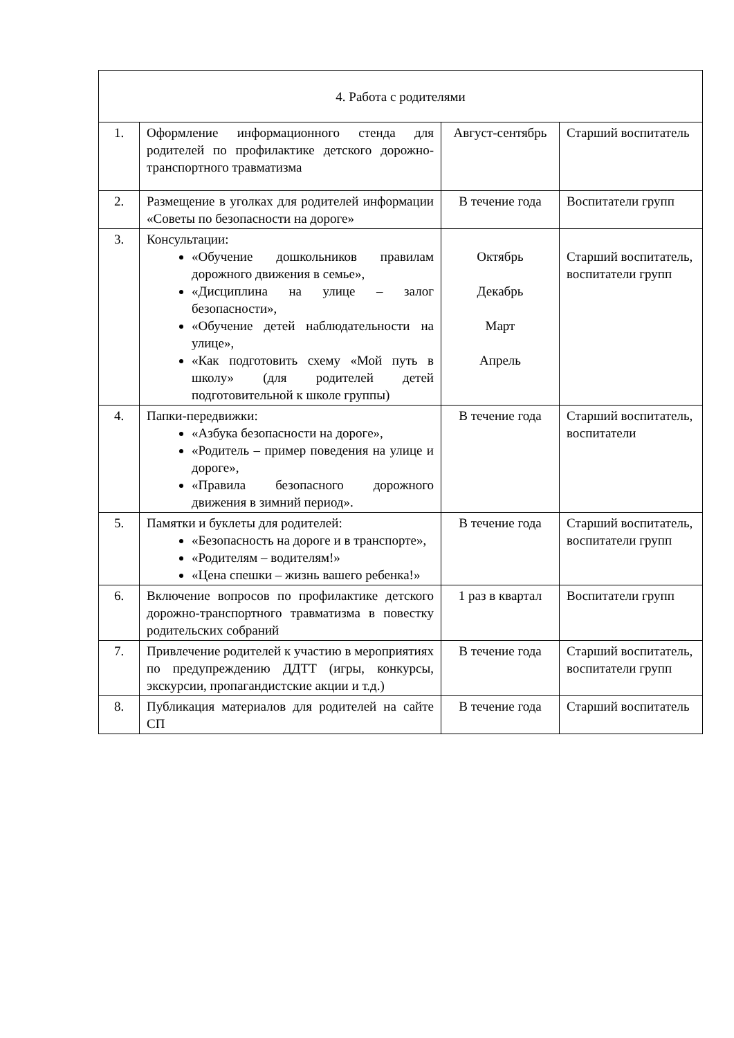| 4. Работа с родителями | | | |
| 1. | Оформление информационного стенда для родителей по профилактике детского дорожно-транспортного травматизма | Август-сентябрь | Старший воспитатель |
| 2. | Размещение в уголках для родителей информации «Советы по безопасности на дороге» | В течение года | Воспитатели групп |
| 3. | Консультации: «Обучение дошкольников правилам дорожного движения в семье», «Дисциплина на улице – залог безопасности», «Обучение детей наблюдательности на улице», «Как подготовить схему «Мой путь в школу» (для родителей детей подготовительной к школе группы) | Октябрь Декабрь Март Апрель | Старший воспитатель, воспитатели групп |
| 4. | Папки-передвижки: «Азбука безопасности на дороге», «Родитель – пример поведения на улице и дороге», «Правила безопасного дорожного движения в зимний период». | В течение года | Старший воспитатель, воспитатели |
| 5. | Памятки и буклеты для родителей: «Безопасность на дороге и в транспорте», «Родителям – водителям!» «Цена спешки – жизнь вашего ребенка!» | В течение года | Старший воспитатель, воспитатели групп |
| 6. | Включение вопросов по профилактике детского дорожно-транспортного травматизма в повестку родительских собраний | 1 раз в квартал | Воспитатели групп |
| 7. | Привлечение родителей к участию в мероприятиях по предупреждению ДДТТ (игры, конкурсы, экскурсии, пропагандистские акции и т.д.) | В течение года | Старший воспитатель, воспитатели групп |
| 8. | Публикация материалов для родителей на сайте СП | В течение года | Старший воспитатель |